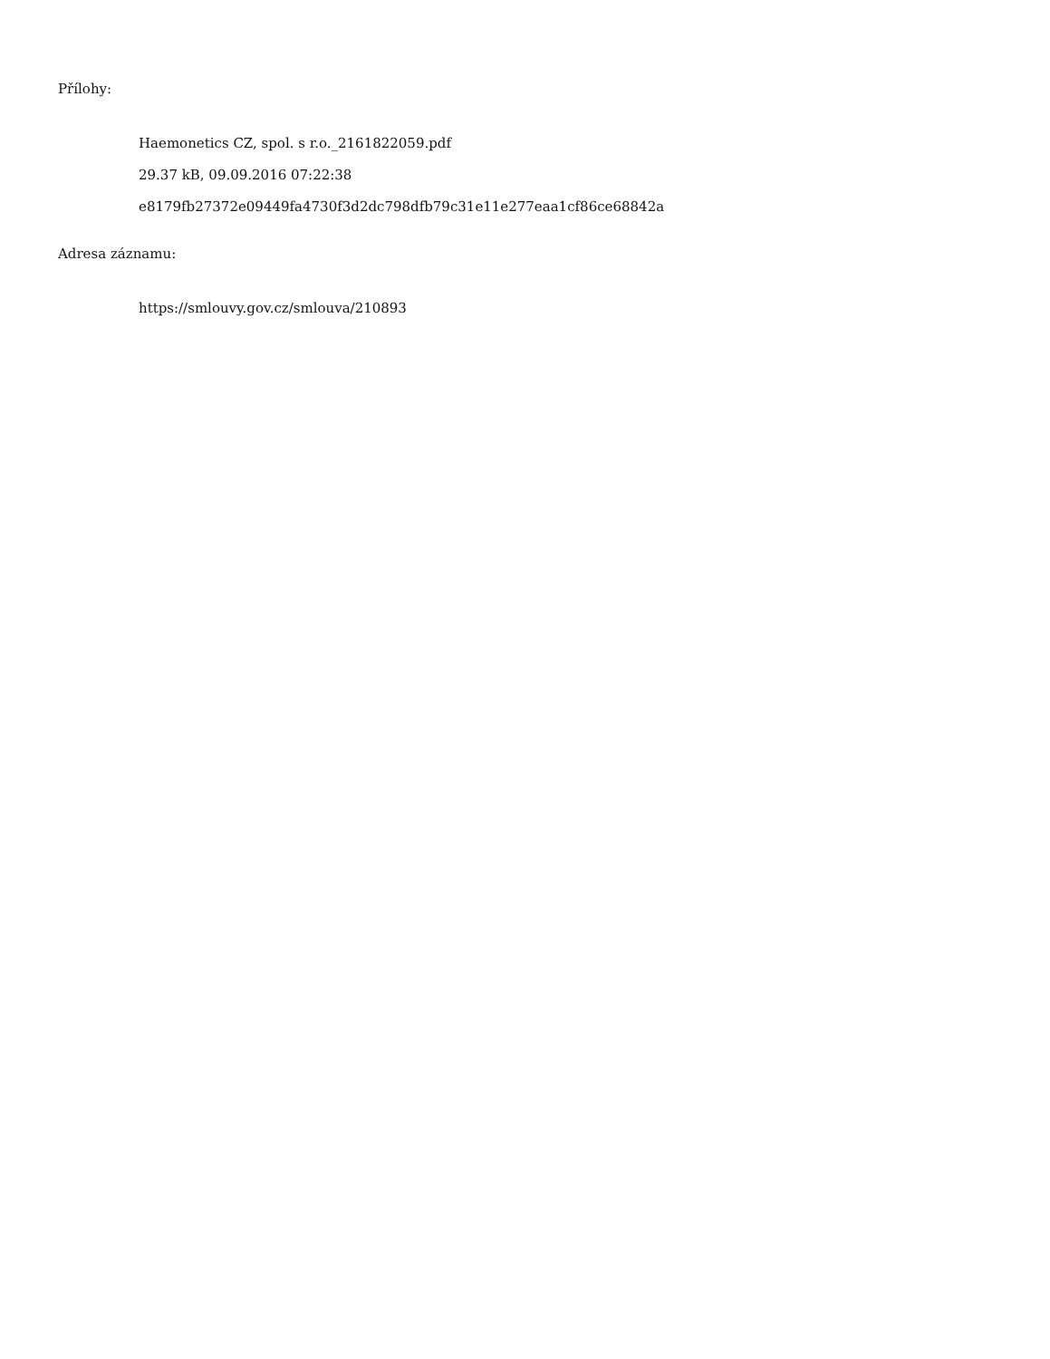Přílohy:
Haemonetics CZ, spol. s r.o._2161822059.pdf
29.37 kB, 09.09.2016 07:22:38
e8179fb27372e09449fa4730f3d2dc798dfb79c31e11e277eaa1cf86ce68842a
Adresa záznamu:
https://smlouvy.gov.cz/smlouva/210893